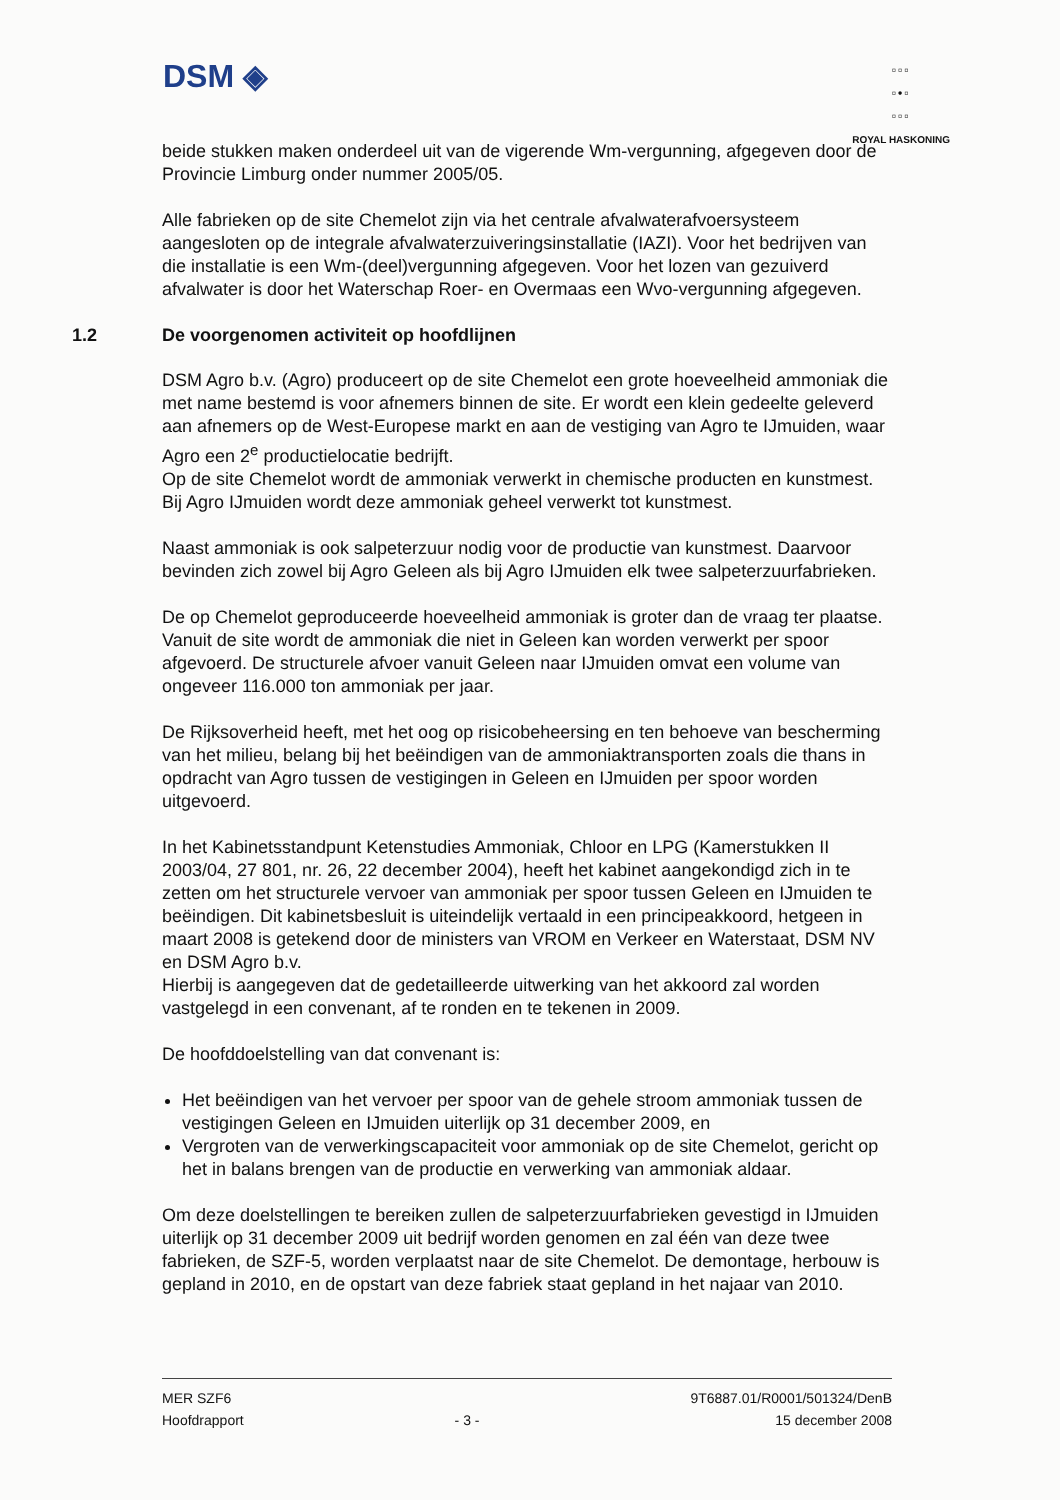DSM ◈
▫▫▫
▫•▫
▫▫▫
ROYAL HASKONING
beide stukken maken onderdeel uit van de vigerende Wm-vergunning, afgegeven door de Provincie Limburg onder nummer 2005/05.
Alle fabrieken op de site Chemelot zijn via het centrale afvalwaterafvoersysteem aangesloten op de integrale afvalwaterzuiveringsinstallatie (IAZI). Voor het bedrijven van die installatie is een Wm-(deel)vergunning afgegeven. Voor het lozen van gezuiverd afvalwater is door het Waterschap Roer- en Overmaas een Wvo-vergunning afgegeven.
1.2 De voorgenomen activiteit op hoofdlijnen
DSM Agro b.v. (Agro) produceert op de site Chemelot een grote hoeveelheid ammoniak die met name bestemd is voor afnemers binnen de site. Er wordt een klein gedeelte geleverd aan afnemers op de West-Europese markt en aan de vestiging van Agro te IJmuiden, waar Agro een 2<sup>e</sup> productielocatie bedrijft.
Op de site Chemelot wordt de ammoniak verwerkt in chemische producten en kunstmest. Bij Agro IJmuiden wordt deze ammoniak geheel verwerkt tot kunstmest.
Naast ammoniak is ook salpeterzuur nodig voor de productie van kunstmest. Daarvoor bevinden zich zowel bij Agro Geleen als bij Agro IJmuiden elk twee salpeterzuurfabrieken.
De op Chemelot geproduceerde hoeveelheid ammoniak is groter dan de vraag ter plaatse. Vanuit de site wordt de ammoniak die niet in Geleen kan worden verwerkt per spoor afgevoerd. De structurele afvoer vanuit Geleen naar IJmuiden omvat een volume van ongeveer 116.000 ton ammoniak per jaar.
De Rijksoverheid heeft, met het oog op risicobeheersing en ten behoeve van bescherming van het milieu, belang bij het beëindigen van de ammoniaktransporten zoals die thans in opdracht van Agro tussen de vestigingen in Geleen en IJmuiden per spoor worden uitgevoerd.
In het Kabinetsstandpunt Ketenstudies Ammoniak, Chloor en LPG (Kamerstukken II 2003/04, 27 801, nr. 26, 22 december 2004), heeft het kabinet aangekondigd zich in te zetten om het structurele vervoer van ammoniak per spoor tussen Geleen en IJmuiden te beëindigen. Dit kabinetsbesluit is uiteindelijk vertaald in een principeakkoord, hetgeen in maart 2008 is getekend door de ministers van VROM en Verkeer en Waterstaat, DSM NV en DSM Agro b.v.
Hierbij is aangegeven dat de gedetailleerde uitwerking van het akkoord zal worden vastgelegd in een convenant, af te ronden en te tekenen in 2009.
De hoofddoelstelling van dat convenant is:
Het beëindigen van het vervoer per spoor van de gehele stroom ammoniak tussen de vestigingen Geleen en IJmuiden uiterlijk op 31 december 2009, en
Vergroten van de verwerkingscapaciteit voor ammoniak op de site Chemelot, gericht op het in balans brengen van de productie en verwerking van ammoniak aldaar.
Om deze doelstellingen te bereiken zullen de salpeterzuurfabrieken gevestigd in IJmuiden uiterlijk op 31 december 2009 uit bedrijf worden genomen en zal één van deze twee fabrieken, de SZF-5, worden verplaatst naar de site Chemelot. De demontage, herbouw is gepland in 2010, en de opstart van deze fabriek staat gepland in het najaar van 2010.
MER SZF6
Hoofdrapport
- 3 - 9T6887.01/R0001/501324/DenB
15 december 2008